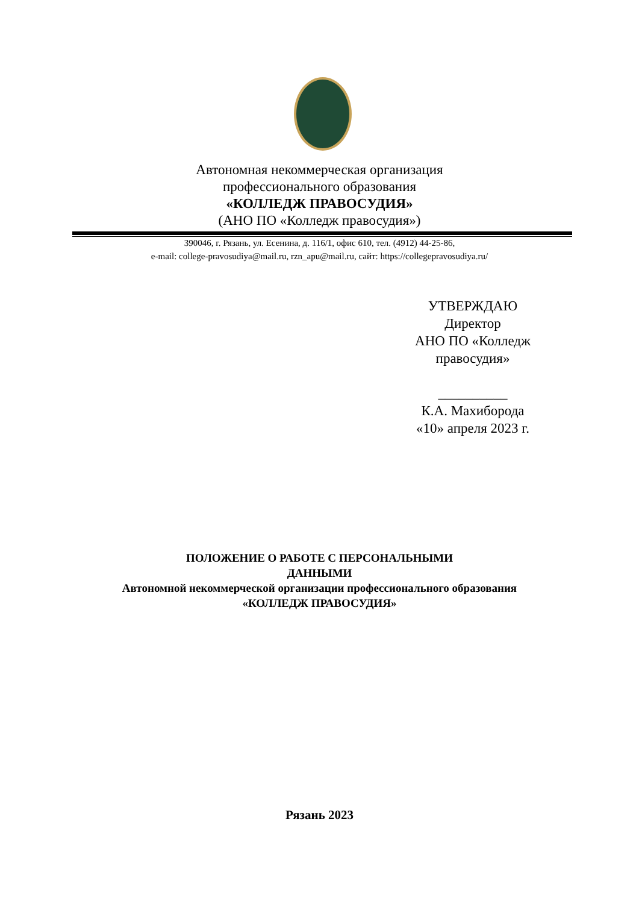Автономная некоммерческая организация
профессионального образования
«КОЛЛЕДЖ ПРАВОСУДИЯ»
(АНО ПО «Колледж правосудия»)
390046, г. Рязань, ул. Есенина, д. 116/1, офис 610, тел. (4912) 44-25-86,
e-mail: college-pravosudiya@mail.ru, rzn_apu@mail.ru, сайт: https://collegepravosudiya.ru/
УТВЕРЖДАЮ
Директор
АНО ПО «Колледж правосудия»
__________
К.А. Махиборода
«10» апреля 2023 г.
ПОЛОЖЕНИЕ О РАБОТЕ С ПЕРСОНАЛЬНЫМИ
ДАННЫМИ
Автономной некоммерческой организации профессионального образования
«КОЛЛЕДЖ ПРАВОСУДИЯ»
Рязань 2023